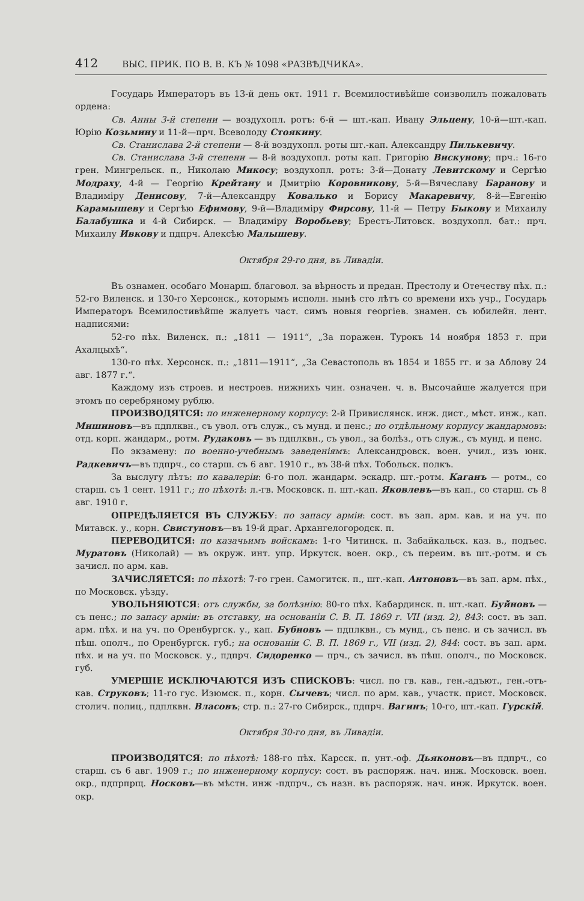412 ВЫС. ПРИК. ПО В. В. КЪ № 1098 «РАЗВѢДЧИКА».
Государь Императоръ въ 13-й день окт. 1911 г. Всемилостивѣйше соизволилъ пожаловать ордена:
Св. Анны 3-й степени — воздухопл. ротъ: 6-й — шт.-кап. Ивану Эльцену, 10-й—шт.-кап. Юрію Козьмину и 11-й—прч. Всеволоду Стоякину.
Св. Станислава 2-й степени — 8-й воздухопл. роты шт.-кап. Александру Пилькевичу.
Св. Станислава 3-й степени — 8-й воздухопл. роты кап. Григорію Вискунову; прч.: 16-го грен. Мингрельск. п., Николаю Микосу; воздухопл. ротъ: 3-й—Донату Левитскому и Сергѣю Модраху, 4-й — Георгію Крейтану и Дмитрію Коровникову, 5-й—Вячеславу Баранову и Владиміру Денисову, 7-й—Александру Ковалько и Борису Макаревичу, 8-й—Евгенію Карамышеву и Сергѣю Ефимову, 9-й—Владиміру Фирсову, 11-й — Петру Быкову и Михаилу Балабушка и 4-й Сибирск. — Владиміру Воробьеву; Брестъ-Литовск. воздухопл. бат.: прч. Михаилу Ивкову и пдпрч. Алексѣю Малышеву.
Октября 29-го дня, въ Ливадіи.
Въ ознамен. особаго Монарш. благовол. за вѣрность и предан. Престолу и Отечеству пѣх. п.: 52-го Виленск. и 130-го Херсонск., которымъ исполн. нынѣ сто лѣтъ со времени ихъ учр., Государь Императоръ Всемилостивѣйше жалуетъ част. симъ новыя георгіев. знамен. съ юбилейн. лент. надписями:
52-го пѣх. Виленск. п.: „1811 — 1911“, „За поражен. Турокъ 14 ноября 1853 г. при Ахалцыхѣ“.
130-го пѣх. Херсонск. п.: „1811—1911“, „За Севастополь въ 1854 и 1855 гг. и за Аблову 24 авг. 1877 г.“.
Каждому изъ строев. и нестроев. нижнихъ чин. означен. ч. в. Высочайше жалуется при этомъ по серебряному рублю.
ПРОИЗВОДЯТСЯ: по инженерному корпусу: 2-й Привислянск. инж. дист., мѣст. инж., кап. Мишиновъ—въ пдплквн., съ увол. отъ служ., съ мунд. и пенс.; по отдѣльному корпусу жандармовъ: отд. корп. жандарм., ротм. Рудаковъ — въ пдплквн., съ увол., за болѣз., отъ служ., съ мунд. и пенс.
По экзамену: по военно-учебнымъ заведеніямъ: Александровск. воен. учил., изъ юнк. Радкевичъ—въ пдпрч., со старш. съ 6 авг. 1910 г., въ 38-й пѣх. Тобольск. полкъ.
За выслугу лѣтъ: по кавалеріи: 6-го пол. жандарм. эскадр. шт.-ротм. Каганъ — ротм., со старш. съ 1 сент. 1911 г.; по пѣхотѣ: л.-гв. Московск. п. шт.-кап. Яковлевъ—въ кап., со старш. съ 8 авг. 1910 г.
ОПРЕДѢЛЯЕТСЯ ВЪ СЛУЖБУ: по запасу арміи: сост. въ зап. арм. кав. и на уч. по Митавск. у., корн. Свистуновъ—въ 19-й драг. Архангелогородск. п.
ПЕРЕВОДИТСЯ: по казачьимъ войскамъ: 1-го Читинск. п. Забайкальск. каз. в., подъес. Муратовъ (Николай) — въ окруж. инт. упр. Иркутск. воен. окр., съ переим. въ шт.-ротм. и съ зачисл. по арм. кав.
ЗАЧИСЛЯЕТСЯ: по пѣхотѣ: 7-го грен. Самогитск. п., шт.-кап. Антоновъ—въ зап. арм. пѣх., по Московск. уѣзду.
УВОЛЬНЯЮТСЯ: отъ службы, за болѣзнію: 80-го пѣх. Кабардинск. п. шт.-кап. Буйновъ — съ пенс.; по запасу арміи: въ отставку, на основаніи С. В. П. 1869 г. VII (изд. 2), 843: сост. въ зап. арм. пѣх. и на уч. по Оренбургск. у., кап. Бубновъ — пдплквн., съ мунд., съ пенс. и съ зачисл. въ пѣш. ополч., по Оренбургск. губ.; на основаніи С. В. П. 1869 г., VII (изд. 2), 844: сост. въ зап. арм. пѣх. и на уч. по Московск. у., пдпрч. Сидоренко — прч., съ зачисл. въ пѣш. ополч., по Московск. губ.
УМЕРШІЕ ИСКЛЮЧАЮТСЯ ИЗЪ СПИСКОВЪ: числ. по гв. кав., ген.-адъют., ген.-отъ-кав. Струковъ; 11-го гус. Изюмск. п., корн. Сычевъ; числ. по арм. кав., участк. прист. Московск. столич. полиц., пдплквн. Власовъ; стр. п.: 27-го Сибирск., пдпрч. Вагинъ; 10-го, шт.-кап. Гурскій.
Октября 30-го дня, въ Ливадіи.
ПРОИЗВОДЯТСЯ: по пѣхотѣ: 188-го пѣх. Карсск. п. унт.-оф. Дьяконовъ—въ пдпрч., со старш. съ 6 авг. 1909 г.; по инженерному корпусу: сост. въ распоряж. нач. инж. Московск. воен. окр., пдпрпрщ. Носковъ—въ мѣстн. инж -пдпрч., съ назн. въ распоряж. нач. инж. Иркутск. воен. окр.